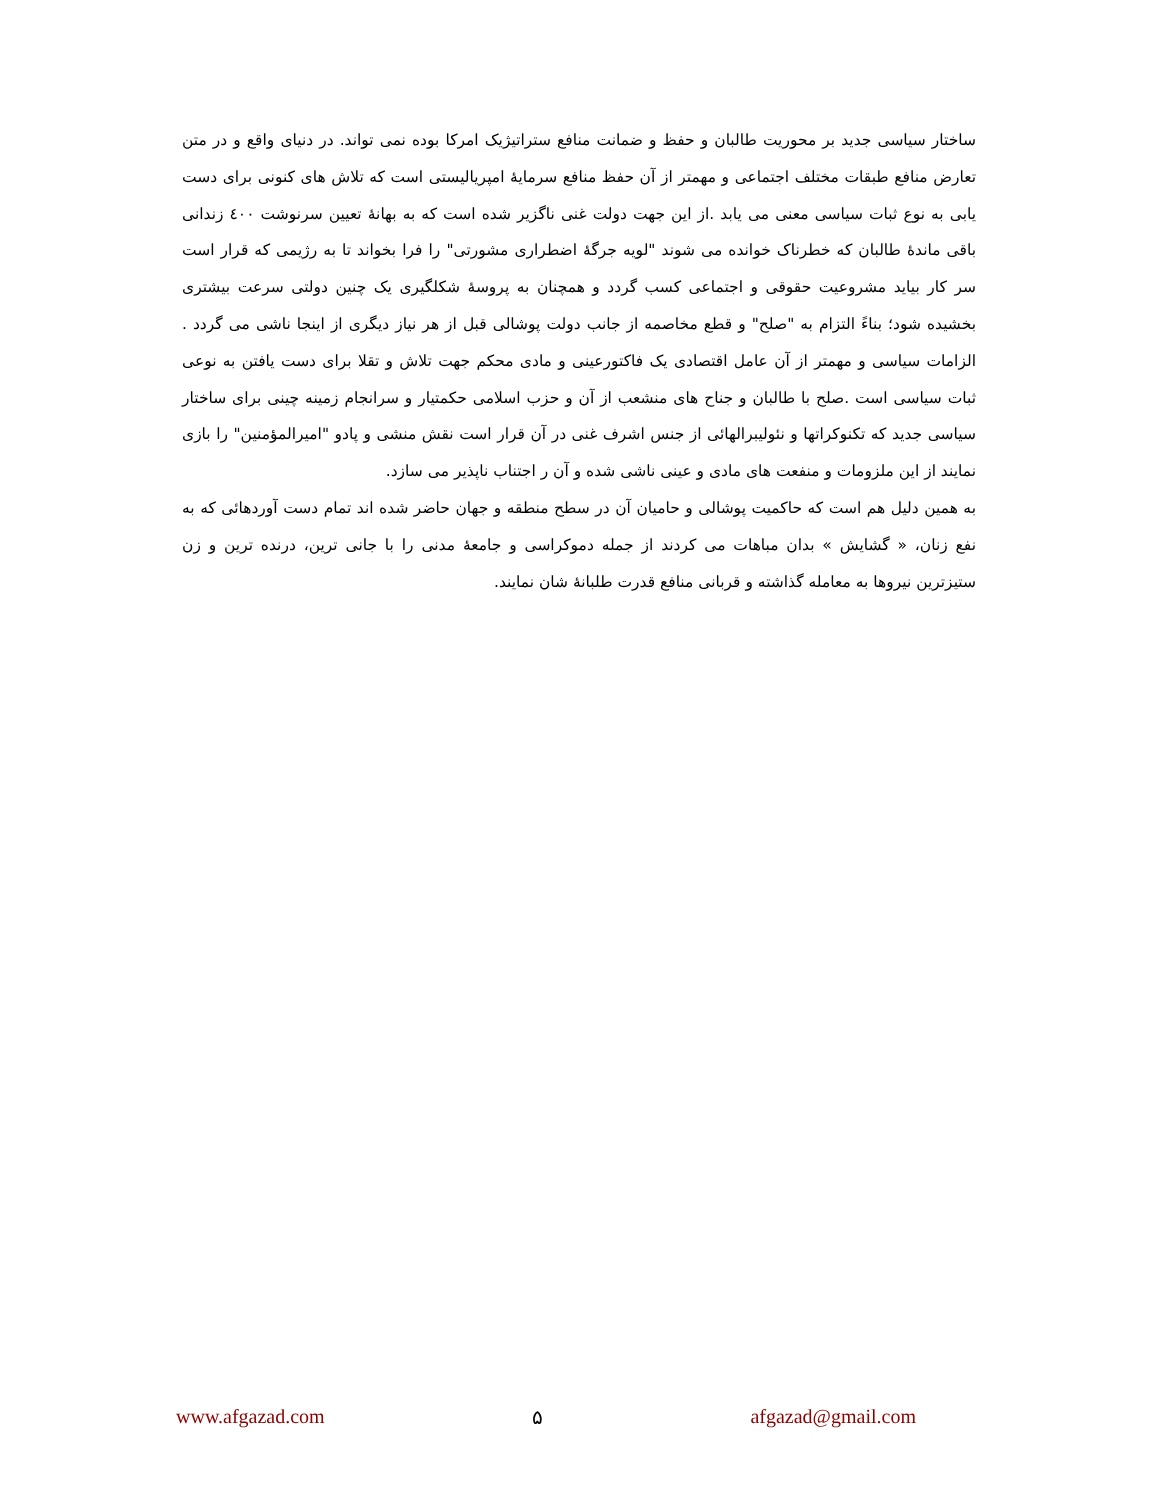ساختار سیاسی جدید بر محوریت طالبان و حفظ و ضمانت منافع ستراتیژیک امرکا بوده نمی تواند. در دنیای واقع و در متن تعارض منافع طبقات مختلف اجتماعی و مهمتر از آن حفظ منافع سرمایۀ امپریالیستی است که تلاش های کنونی برای دست یابی به نوع ثبات سیاسی معنی می یابد .از این جهت دولت غنی ناگزیر شده است که به بهانۀ تعیین سرنوشت ٤٠٠ زندانی باقی ماندۀ طالبان که خطرناک خوانده می شوند "لویه جرگۀ اضطراری مشورتی" را فرا بخواند تا به رژیمی که قرار است سر کار بیاید مشروعیت حقوقی و اجتماعی کسب گردد و همچنان به پروسۀ شکلگیری یک چنین دولتی سرعت بیشتری بخشیده شود؛ بناءً التزام به "صلح" و قطع مخاصمه از جانب دولت پوشالی قبل از هر نیاز دیگری از اینجا ناشی می گردد . الزامات سیاسی و مهمتر از آن عامل اقتصادی یک فاکتورعینی و مادی محکم جهت تلاش و تقلا برای دست یافتن به نوعی ثبات سیاسی است .صلح با طالبان و جناح های منشعب از آن و حزب اسلامی حکمتیار و سرانجام زمینه چینی برای ساختار سیاسی جدید که تکنوکراتها و نئولیبرالهائی از جنس اشرف غنی در آن قرار است نقش منشی و پادو "امیرالمؤمنین" را بازی نمایند از این ملزومات و منفعت های مادی و عینی ناشی شده و آن ر اجتناب ناپذیر می سازد.
به همین دلیل هم است که حاکمیت پوشالی و حامیان آن در سطح منطقه و جهان حاضر شده اند تمام دست آوردهائی که به نفع زنان، « گشایش » بدان مباهات می کردند از جمله دموکراسی و جامعۀ مدنی را با جانی ترین، درنده ترین و زن ستیزترین نیروها به معامله گذاشته و قربانی منافع قدرت طلبانۀ شان نمایند.
www.afgazad.com ۵ afgazad@gmail.com